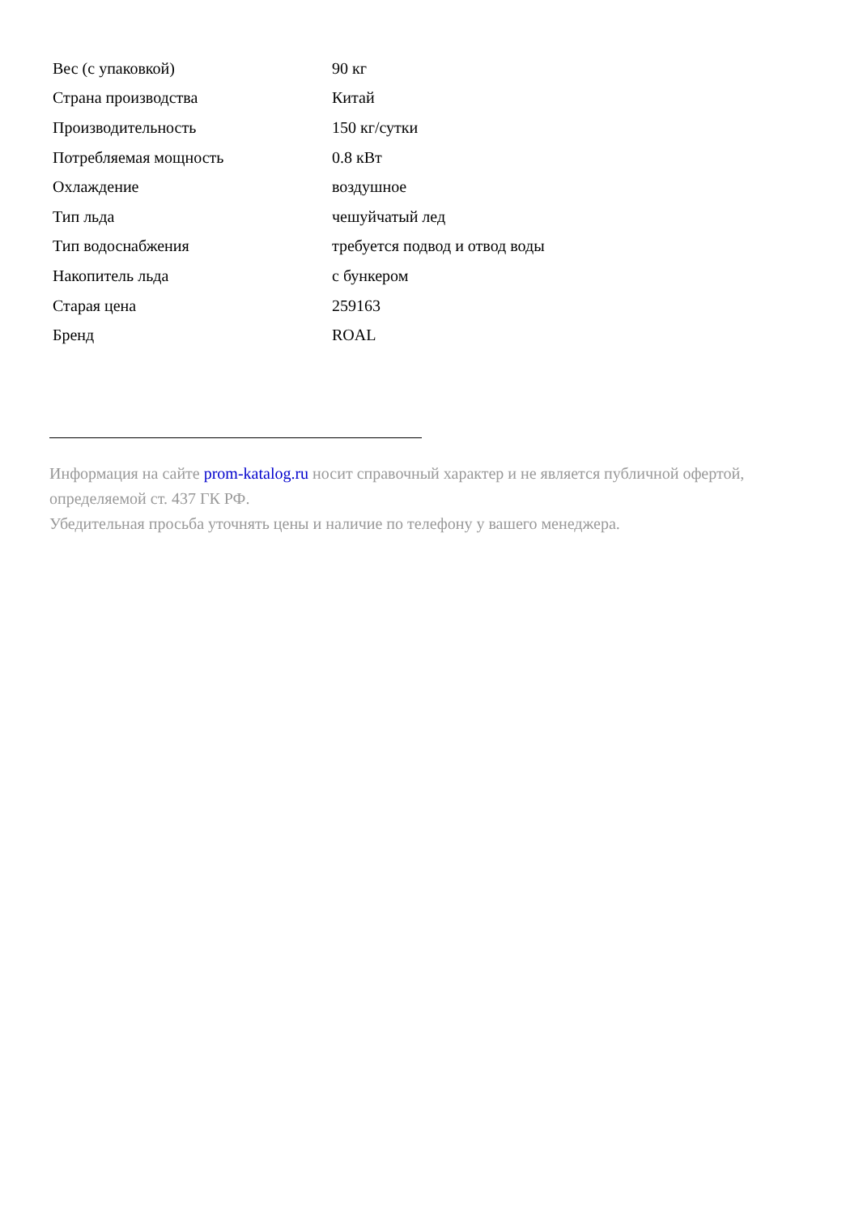| Вес (с упаковкой) | 90 кг |
| Страна производства | Китай |
| Производительность | 150 кг/сутки |
| Потребляемая мощность | 0.8 кВт |
| Охлаждение | воздушное |
| Тип льда | чешуйчатый лед |
| Тип водоснабжения | требуется подвод и отвод воды |
| Накопитель льда | с бункером |
| Старая цена | 259163 |
| Бренд | ROAL |
Информация на сайте prom-katalog.ru носит справочный характер и не является публичной офертой, определяемой ст. 437 ГК РФ.
Убедительная просьба уточнять цены и наличие по телефону у вашего менеджера.